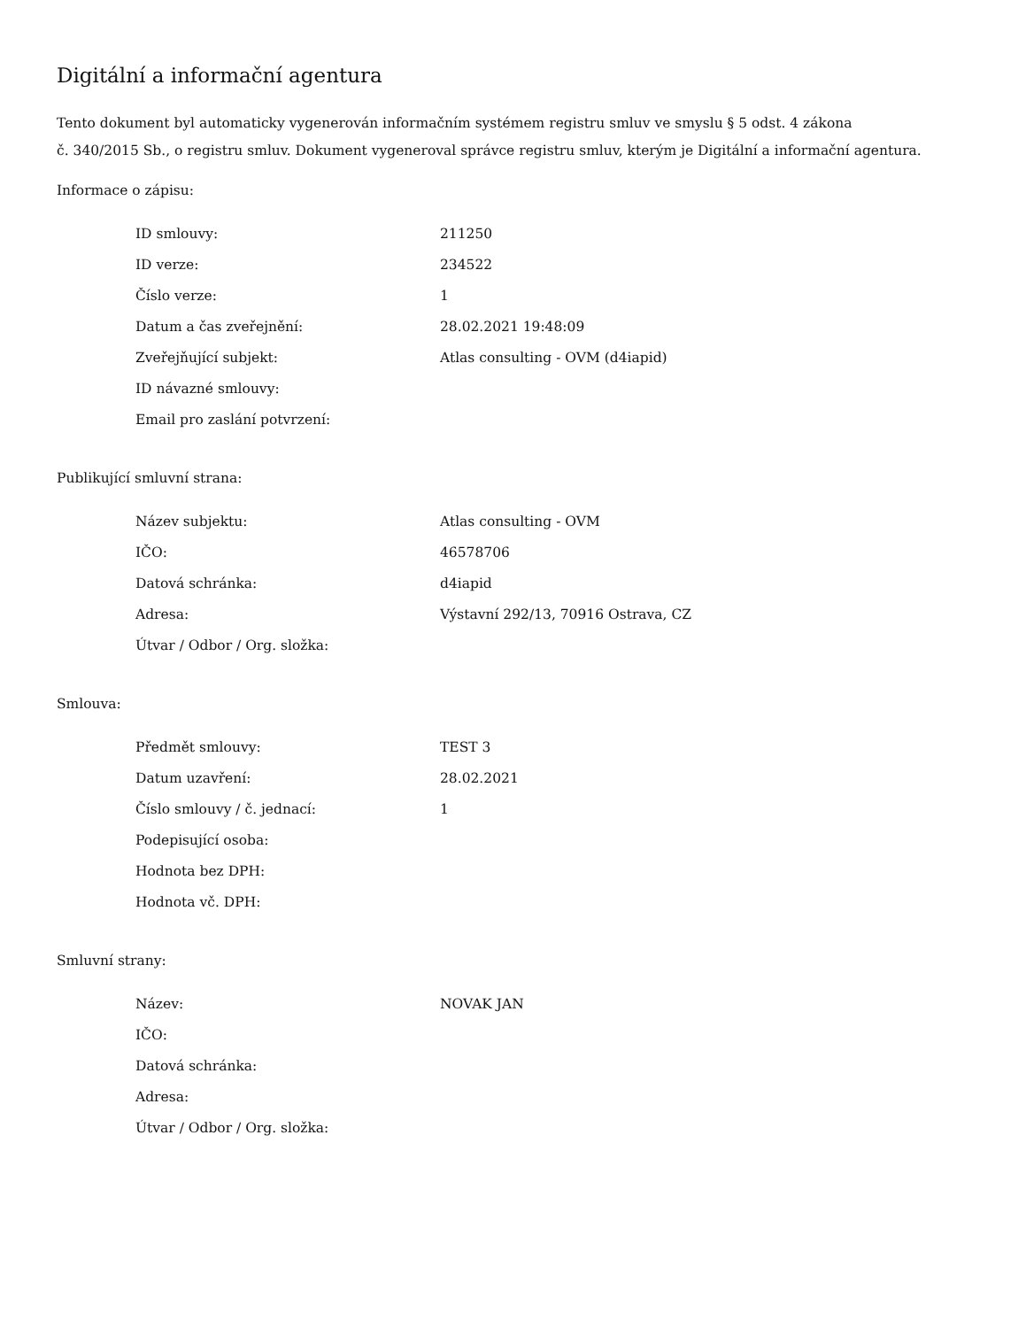Digitální a informační agentura
Tento dokument byl automaticky vygenerován informačním systémem registru smluv ve smyslu § 5 odst. 4 zákona
č. 340/2015 Sb., o registru smluv. Dokument vygeneroval správce registru smluv, kterým je Digitální a informační agentura.
Informace o zápisu:
| ID smlouvy: | 211250 |
| ID verze: | 234522 |
| Číslo verze: | 1 |
| Datum a čas zveřejnění: | 28.02.2021 19:48:09 |
| Zveřejňující subjekt: | Atlas consulting - OVM (d4iapid) |
| ID návazné smlouvy: | |
| Email pro zaslání potvrzení: | |
Publikující smluvní strana:
| Název subjektu: | Atlas consulting - OVM |
| IČO: | 46578706 |
| Datová schránka: | d4iapid |
| Adresa: | Výstavní 292/13, 70916 Ostrava, CZ |
| Útvar / Odbor / Org. složka: | |
Smlouva:
| Předmět smlouvy: | TEST 3 |
| Datum uzavření: | 28.02.2021 |
| Číslo smlouvy / č. jednací: | 1 |
| Podepisující osoba: | |
| Hodnota bez DPH: | |
| Hodnota vč. DPH: | |
Smluvní strany:
| Název: | NOVAK JAN |
| IČO: | |
| Datová schránka: | |
| Adresa: | |
| Útvar / Odbor / Org. složka: | |